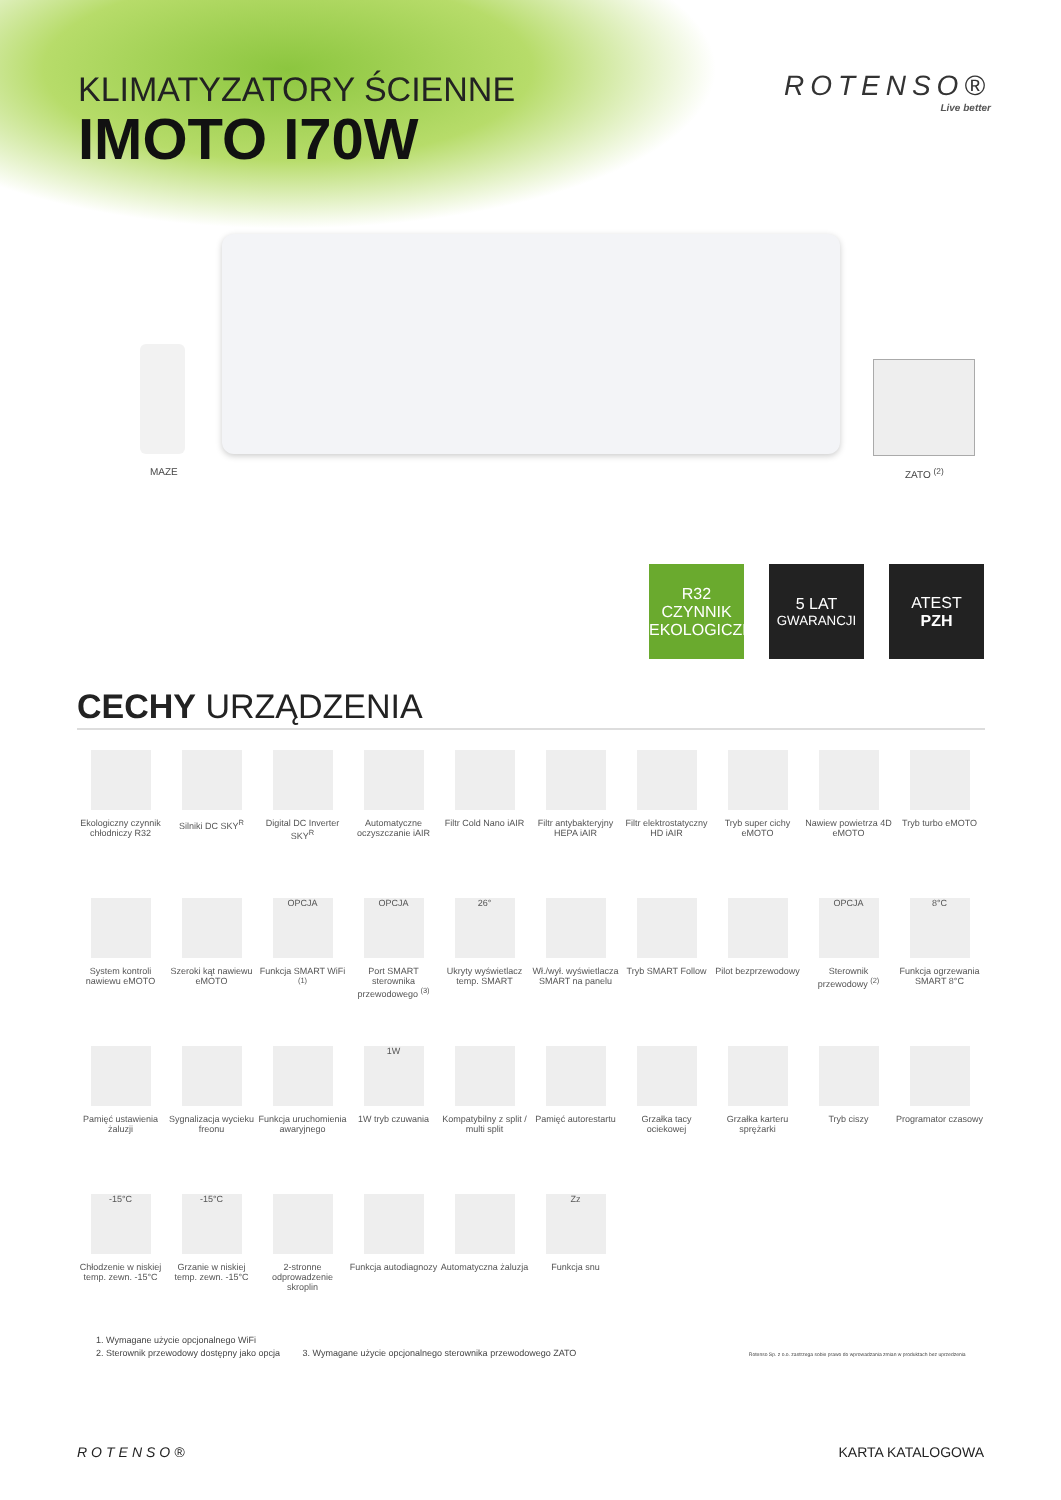KLIMATYZATORY ŚCIENNE
IMOTO I70W
ROTENSO®
Live better
MAZE ZATO <sup>(2)</sup>
R32
CZYNNIK
EKOLOGICZNY
5 LAT
GWARANCJI
ATEST
PZH
CECHY URZĄDZENIA
Ekologiczny czynnik chłodniczy R32
Silniki DC SKY<sup>R</sup>
Digital DC Inverter SKY<sup>R</sup>
Automatyczne oczyszczanie iAIR
Filtr Cold Nano iAIR
Filtr antybakteryjny HEPA iAIR
Filtr elektrostatyczny HD iAIR
Tryb super cichy eMOTO
Nawiew powietrza 4D eMOTO
Tryb turbo eMOTO
System kontroli nawiewu eMOTO
Szeroki kąt nawiewu eMOTO
OPCJA
Funkcja SMART WiFi <sup>(1)</sup>
OPCJA
Port SMART sterownika przewodowego <sup>(3)</sup>
26°
Ukryty wyświetlacz temp. SMART
Wł./wył. wyświetlacza SMART na panelu
Tryb SMART Follow
Pilot bezprzewodowy
OPCJA
Sterownik przewodowy <sup>(2)</sup>
8°C
Funkcja ogrzewania SMART 8°C
Pamięć ustawienia żaluzji
Sygnalizacja wycieku freonu
Funkcja uruchomienia awaryjnego
1W
1W tryb czuwania
Kompatybilny z split / multi split
Pamięć autorestartu
Grzałka tacy ociekowej
Grzałka karteru sprężarki
Tryb ciszy
Programator czasowy
-15°C
Chłodzenie w niskiej temp. zewn. -15°C
-15°C
Grzanie w niskiej temp. zewn. -15°C
2-stronne odprowadzenie skroplin
Funkcja autodiagnozy
Automatyczna żaluzja
Zz
Funkcja snu
1. Wymagane użycie opcjonalnego WiFi
2. Sterownik przewodowy dostępny jako opcja 3. Wymagane użycie opcjonalnego sterownika przewodowego ZATO Rotenso Sp. z o.o. zastrzega sobie prawo do wprowadzania zmian w produktach bez uprzedzenia
ROTENSO® KARTA KATALOGOWA